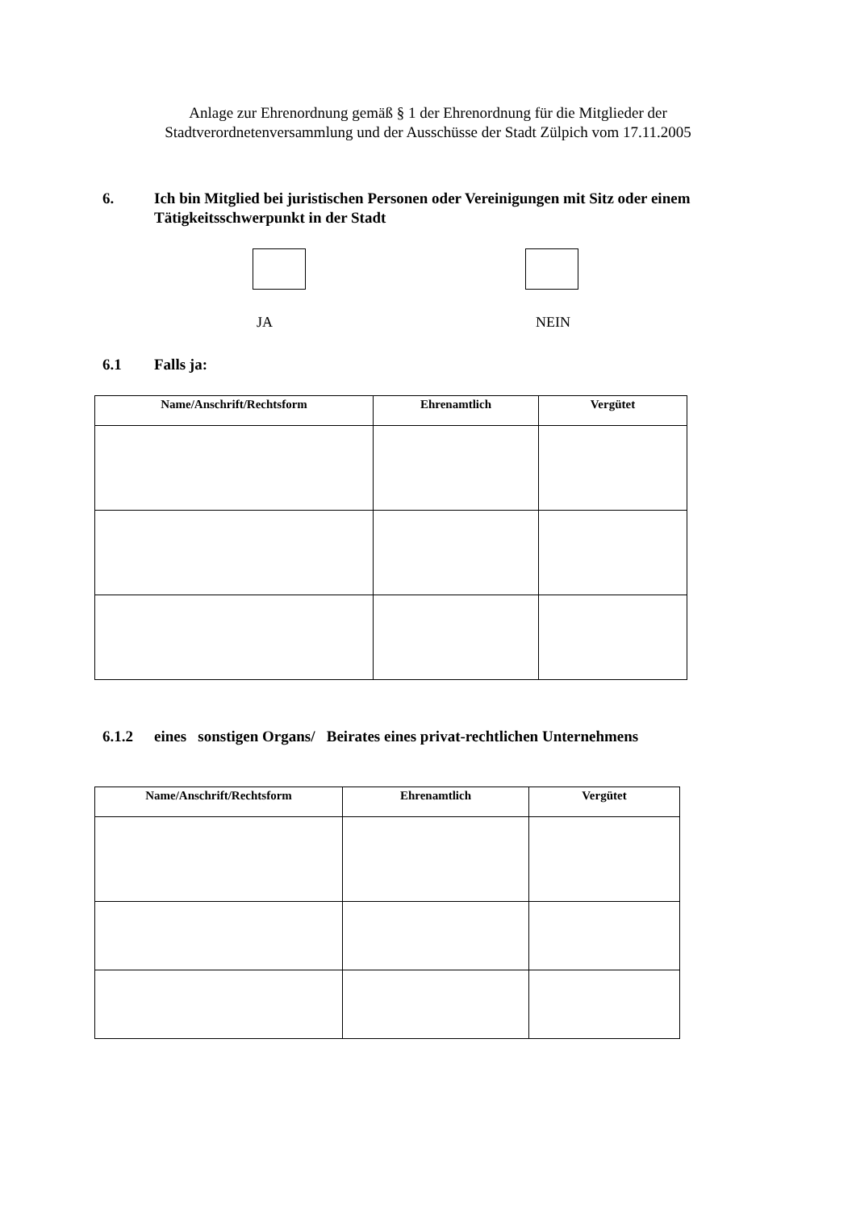Anlage zur Ehrenordnung gemäß § 1 der Ehrenordnung für die Mitglieder der
Stadtverordnetenversammlung und der Ausschüsse der Stadt Zülpich vom 17.11.2005
6. Ich bin Mitglied bei juristischen Personen oder Vereinigungen mit Sitz oder einem Tätigkeitsschwerpunkt in der Stadt
JA NEIN
6.1 Falls ja:
| Name/Anschrift/Rechtsform | Ehrenamtlich | Vergütet |
| --- | --- | --- |
6.1.2 eines sonstigen Organs/ Beirates eines privat-rechtlichen Unternehmens
| Name/Anschrift/Rechtsform | Ehrenamtlich | Vergütet |
| --- | --- | --- |